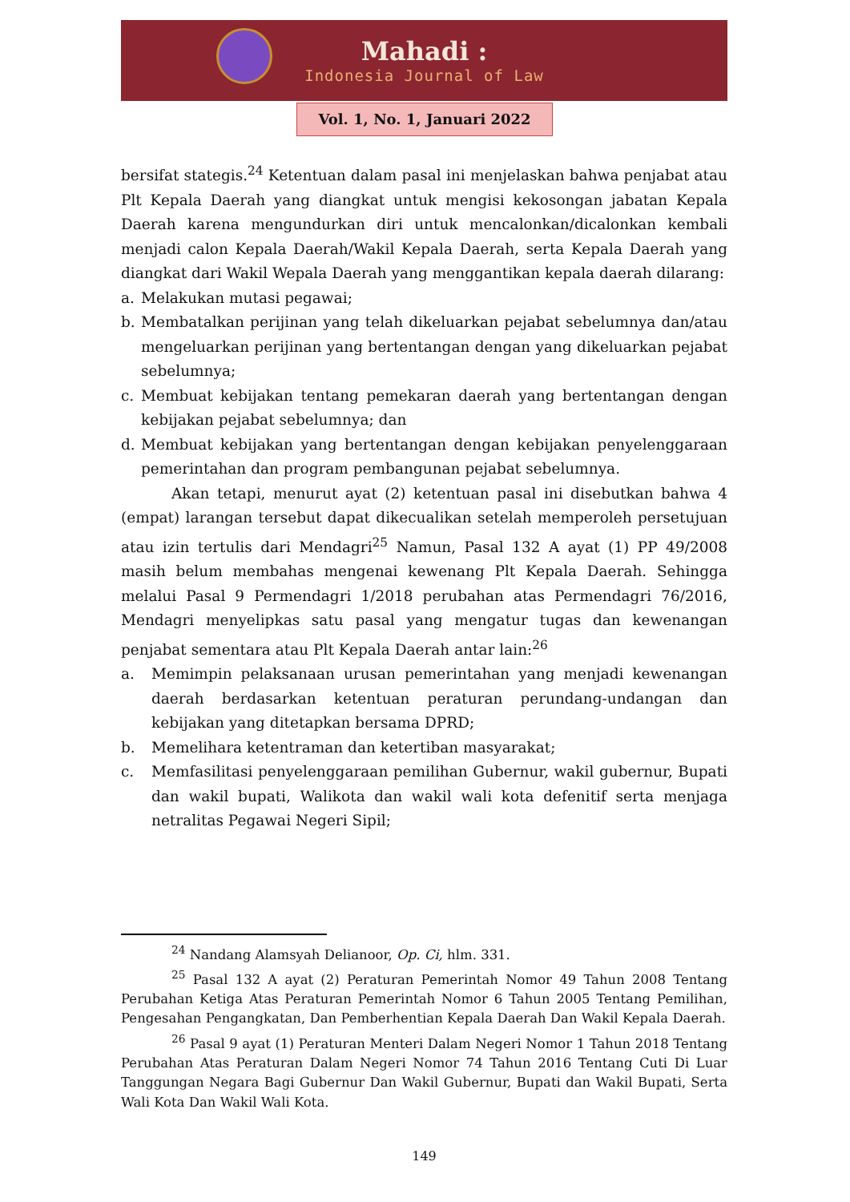Mahadi :
Indonesia Journal of Law
Vol. 1, No. 1, Januari 2022
bersifat stategis.<sup>24</sup> Ketentuan dalam pasal ini menjelaskan bahwa penjabat atau Plt Kepala Daerah yang diangkat untuk mengisi kekosongan jabatan Kepala Daerah karena mengundurkan diri untuk mencalonkan/dicalonkan kembali menjadi calon Kepala Daerah/Wakil Kepala Daerah, serta Kepala Daerah yang diangkat dari Wakil Wepala Daerah yang menggantikan kepala daerah dilarang:
a. Melakukan mutasi pegawai;
b. Membatalkan perijinan yang telah dikeluarkan pejabat sebelumnya dan/atau mengeluarkan perijinan yang bertentangan dengan yang dikeluarkan pejabat sebelumnya;
c. Membuat kebijakan tentang pemekaran daerah yang bertentangan dengan kebijakan pejabat sebelumnya; dan
d. Membuat kebijakan yang bertentangan dengan kebijakan penyelenggaraan pemerintahan dan program pembangunan pejabat sebelumnya.
Akan tetapi, menurut ayat (2) ketentuan pasal ini disebutkan bahwa 4 (empat) larangan tersebut dapat dikecualikan setelah memperoleh persetujuan atau izin tertulis dari Mendagri<sup>25</sup> Namun, Pasal 132 A ayat (1) PP 49/2008 masih belum membahas mengenai kewenang Plt Kepala Daerah. Sehingga melalui Pasal 9 Permendagri 1/2018 perubahan atas Permendagri 76/2016, Mendagri menyelipkas satu pasal yang mengatur tugas dan kewenangan penjabat sementara atau Plt Kepala Daerah antar lain:<sup>26</sup>
a. Memimpin pelaksanaan urusan pemerintahan yang menjadi kewenangan daerah berdasarkan ketentuan peraturan perundang-undangan dan kebijakan yang ditetapkan bersama DPRD;
b. Memelihara ketentraman dan ketertiban masyarakat;
c. Memfasilitasi penyelenggaraan pemilihan Gubernur, wakil gubernur, Bupati dan wakil bupati, Walikota dan wakil wali kota defenitif serta menjaga netralitas Pegawai Negeri Sipil;
<sup>24</sup> Nandang Alamsyah Delianoor, Op. Ci, hlm. 331.
<sup>25</sup> Pasal 132 A ayat (2) Peraturan Pemerintah Nomor 49 Tahun 2008 Tentang Perubahan Ketiga Atas Peraturan Pemerintah Nomor 6 Tahun 2005 Tentang Pemilihan, Pengesahan Pengangkatan, Dan Pemberhentian Kepala Daerah Dan Wakil Kepala Daerah.
<sup>26</sup> Pasal 9 ayat (1) Peraturan Menteri Dalam Negeri Nomor 1 Tahun 2018 Tentang Perubahan Atas Peraturan Dalam Negeri Nomor 74 Tahun 2016 Tentang Cuti Di Luar Tanggungan Negara Bagi Gubernur Dan Wakil Gubernur, Bupati dan Wakil Bupati, Serta Wali Kota Dan Wakil Wali Kota.
149